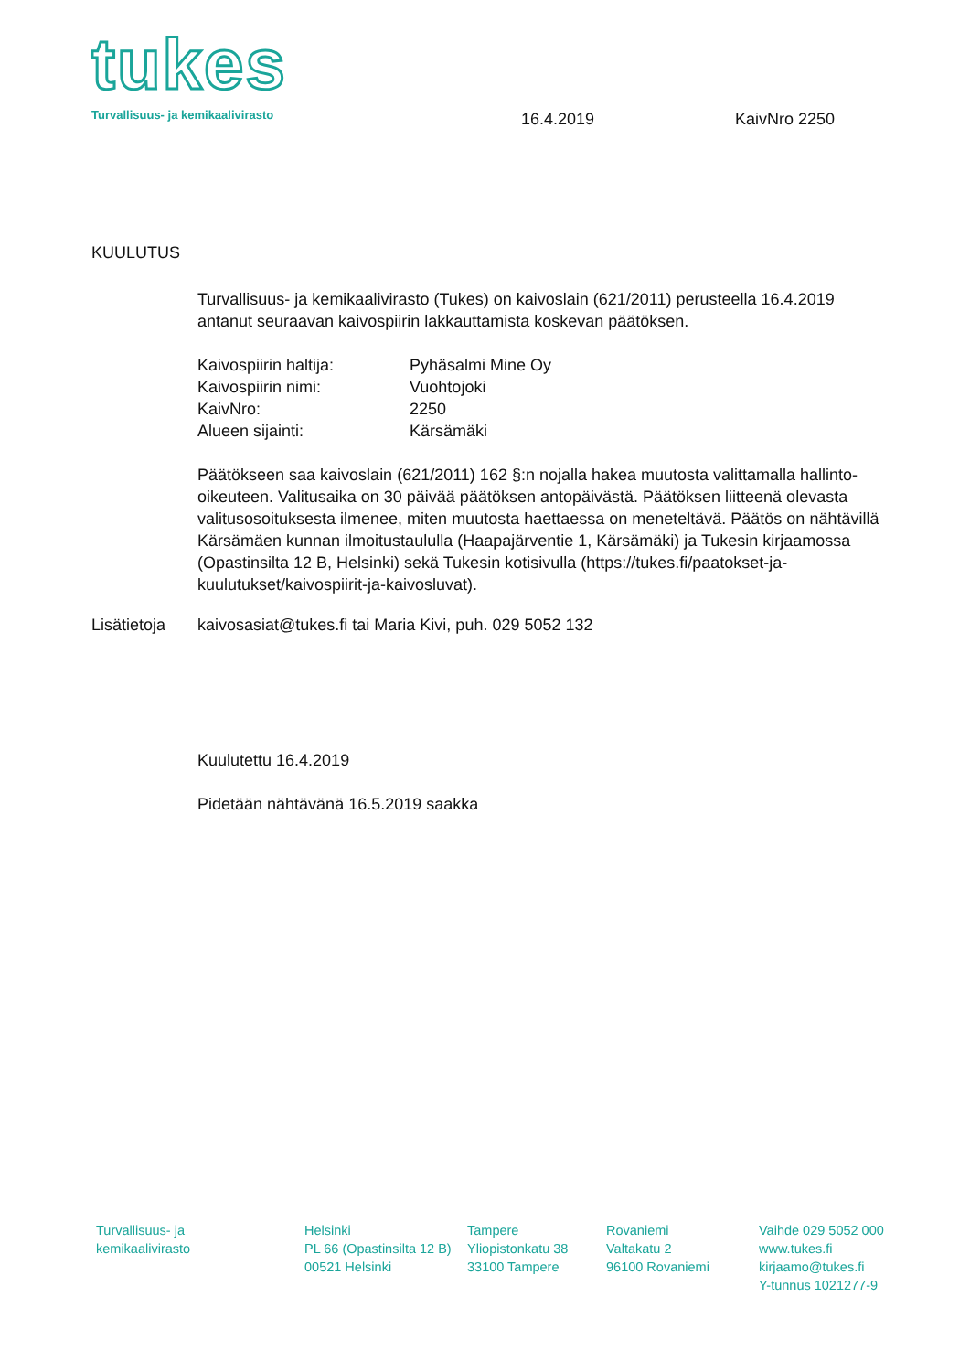tukes
Turvallisuus- ja kemikaalivirasto
16.4.2019 KaivNro 2250
KUULUTUS
Turvallisuus- ja kemikaalivirasto (Tukes) on kaivoslain (621/2011) perusteella 16.4.2019 antanut seuraavan kaivospiirin lakkauttamista koskevan päätöksen.
Kaivospiirin haltija: Pyhäsalmi Mine Oy
Kaivospiirin nimi: Vuohtojoki
KaivNro: 2250
Alueen sijainti: Kärsämäki
Päätökseen saa kaivoslain (621/2011) 162 §:n nojalla hakea muutosta valittamalla hallinto-oikeuteen. Valitusaika on 30 päivää päätöksen antopäivästä. Päätöksen liitteenä olevasta valitusosoituksesta ilmenee, miten muutosta haettaessa on meneteltävä. Päätös on nähtävillä Kärsämäen kunnan ilmoitustaululla (Haapajärventie 1, Kärsämäki) ja Tukesin kirjaamossa (Opastinsilta 12 B, Helsinki) sekä Tukesin kotisivulla (https://tukes.fi/paatokset-ja-kuulutukset/kaivospiirit-ja-kaivosluvat).
Lisätietoja kaivosasiat@tukes.fi tai Maria Kivi, puh. 029 5052 132
Kuulutettu 16.4.2019
Pidetään nähtävänä 16.5.2019 saakka
Turvallisuus- ja
kemikaalivirasto
Helsinki
PL 66 (Opastinsilta 12 B)
00521 Helsinki
Tampere
Yliopistonkatu 38
33100 Tampere
Rovaniemi
Valtakatu 2
96100 Rovaniemi
Vaihde 029 5052 000
www.tukes.fi
kirjaamo@tukes.fi
Y-tunnus 1021277-9